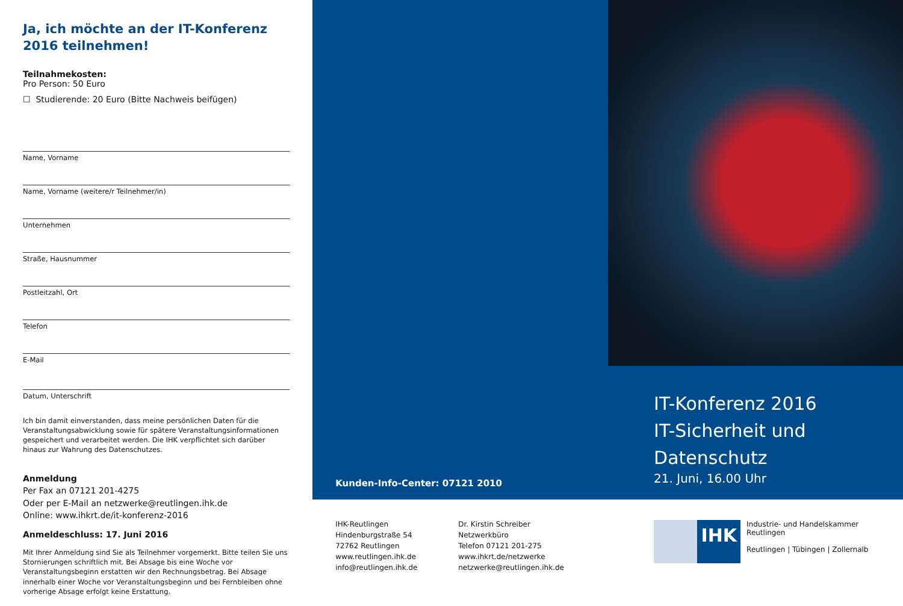Ja, ich möchte an der IT-Konferenz 2016 teilnehmen!
Teilnahmekosten:
Pro Person: 50 Euro
☐ Studierende: 20 Euro (Bitte Nachweis beifügen)
Name, Vorname
Name, Vorname (weitere/r Teilnehmer/in)
Unternehmen
Straße, Hausnummer
Postleitzahl, Ort
Telefon
E-Mail
Datum, Unterschrift
Ich bin damit einverstanden, dass meine persönlichen Daten für die Veranstaltungsabwicklung sowie für spätere Veranstaltungsinformationen gespeichert und verarbeitet werden. Die IHK verpflichtet sich darüber hinaus zur Wahrung des Datenschutzes.
Anmeldung
Per Fax an 07121 201-4275
Oder per E-Mail an netzwerke@reutlingen.ihk.de
Online: www.ihkrt.de/it-konferenz-2016
Anmeldeschluss: 17. Juni 2016
Mit Ihrer Anmeldung sind Sie als Teilnehmer vorgemerkt. Bitte teilen Sie uns Stornierungen schriftlich mit. Bei Absage bis eine Woche vor Veranstaltungsbeginn erstatten wir den Rechnungsbetrag. Bei Absage innerhalb einer Woche vor Veranstaltungsbeginn und bei Fernbleiben ohne vorherige Absage erfolgt keine Erstattung.
Kunden-Info-Center: 07121 2010
IHK-Reutlingen
Hindenburgstraße 54
72762 Reutlingen
www.reutlingen.ihk.de
info@reutlingen.ihk.de
Dr. Kirstin Schreiber
Netzwerkbüro
Telefon 07121 201-275
www.ihkrt.de/netzwerke
netzwerke@reutlingen.ihk.de
IT-Konferenz 2016
IT-Sicherheit und Datenschutz
21. Juni, 16.00 Uhr
IHK
Industrie- und Handelskammer
Reutlingen
Reutlingen | Tübingen | Zollernalb